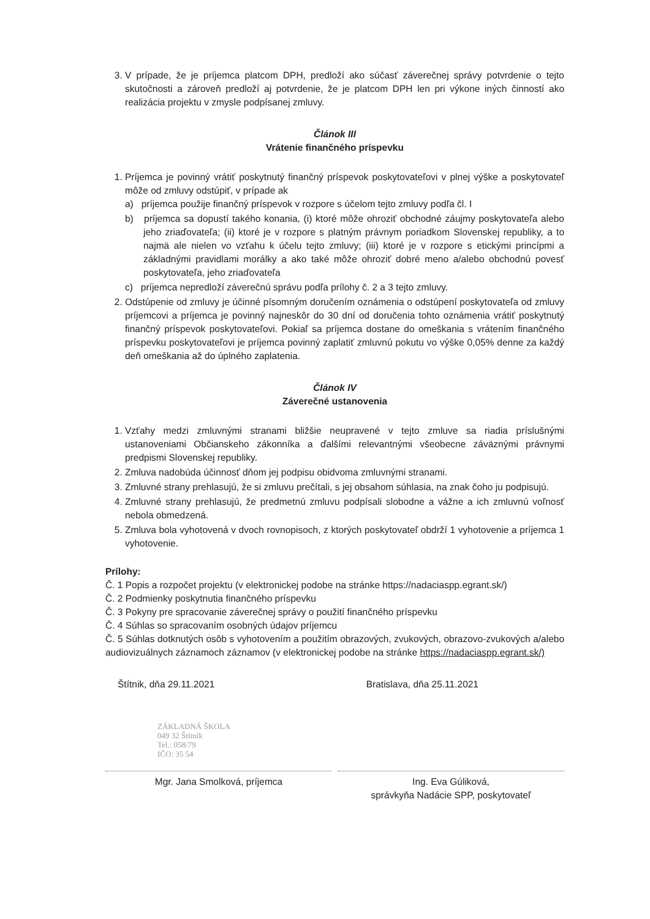3. V prípade, že je príjemca platcom DPH, predloží ako súčasť záverečnej správy potvrdenie o tejto skutočnosti a zároveň predloží aj potvrdenie, že je platcom DPH len pri výkone iných činností ako realizácia projektu v zmysle podpísanej zmluvy.
Článok III
Vrátenie finančného príspevku
1. Príjemca je povinný vrátiť poskytnutý finančný príspevok poskytovateľovi v plnej výške a poskytovateľ môže od zmluvy odstúpiť, v prípade ak
a) príjemca použije finančný príspevok v rozpore s účelom tejto zmluvy podľa čl. I
b) príjemca sa dopustí takého konania, (i) ktoré môže ohroziť obchodné záujmy poskytovateľa alebo jeho zriaďovateľa; (ii) ktoré je v rozpore s platným právnym poriadkom Slovenskej republiky, a to najmä ale nielen vo vzťahu k účelu tejto zmluvy; (iii) ktoré je v rozpore s etickými princípmi a základnými pravidlami morálky a ako také môže ohroziť dobré meno a/alebo obchodnú povesť poskytovateľa, jeho zriaďovateľa
c) príjemca nepredloží záverečnú správu podľa prílohy č. 2 a 3 tejto zmluvy.
2. Odstúpenie od zmluvy je účinné písomným doručením oznámenia o odstúpení poskytovateľa od zmluvy príjemcovi a príjemca je povinný najneskôr do 30 dní od doručenia tohto oznámenia vrátiť poskytnutý finančný príspevok poskytovateľovi. Pokiaľ sa príjemca dostane do omeškania s vrátením finančného príspevku poskytovateľovi je príjemca povinný zaplatiť zmluvnú pokutu vo výške 0,05% denne za každý deň omeškania až do úplného zaplatenia.
Článok IV
Záverečné ustanovenia
1. Vzťahy medzi zmluvnými stranami bližšie neupravené v tejto zmluve sa riadia príslušnými ustanoveniami Občianskeho zákonníka a ďalšími relevantnými všeobecne záväznými právnymi predpismi Slovenskej republiky.
2. Zmluva nadobúda účinnosť dňom jej podpisu obidvoma zmluvnými stranami.
3. Zmluvné strany prehlasujú, že si zmluvu prečítali, s jej obsahom súhlasia, na znak čoho ju podpisujú.
4. Zmluvné strany prehlasujú, že predmetnú zmluvu podpísali slobodne a vážne a ich zmluvnú voľnosť nebola obmedzená.
5. Zmluva bola vyhotovená v dvoch rovnopisoch, z ktorých poskytovateľ obdrží 1 vyhotovenie a príjemca 1 vyhotovenie.
Prílohy:
Č. 1 Popis a rozpočet projektu (v elektronickej podobe na stránke https://nadaciaspp.egrant.sk/)
Č. 2 Podmienky poskytnutia finančného príspevku
Č. 3 Pokyny pre spracovanie záverečnej správy o použití finančného príspevku
Č. 4 Súhlas so spracovaním osobných údajov príjemcu
Č. 5 Súhlas dotknutých osôb s vyhotovením a použitím obrazových, zvukových, obrazovo-zvukových a/alebo audiovizuálnych záznamoch záznamov (v elektronickej podobe na stránke https://nadaciaspp.egrant.sk/)
Štítnik, dňa 29.11.2021 Bratislava, dňa 25.11.2021
ZÁKLADNÁ ŠKOLA
049 32 Štítnik
Tel.: 058/79
IČO: 35 54
Mgr. Jana Smolková, príjemca Ing. Eva Gúliková,
správkyňa Nadácie SPP, poskytovateľ